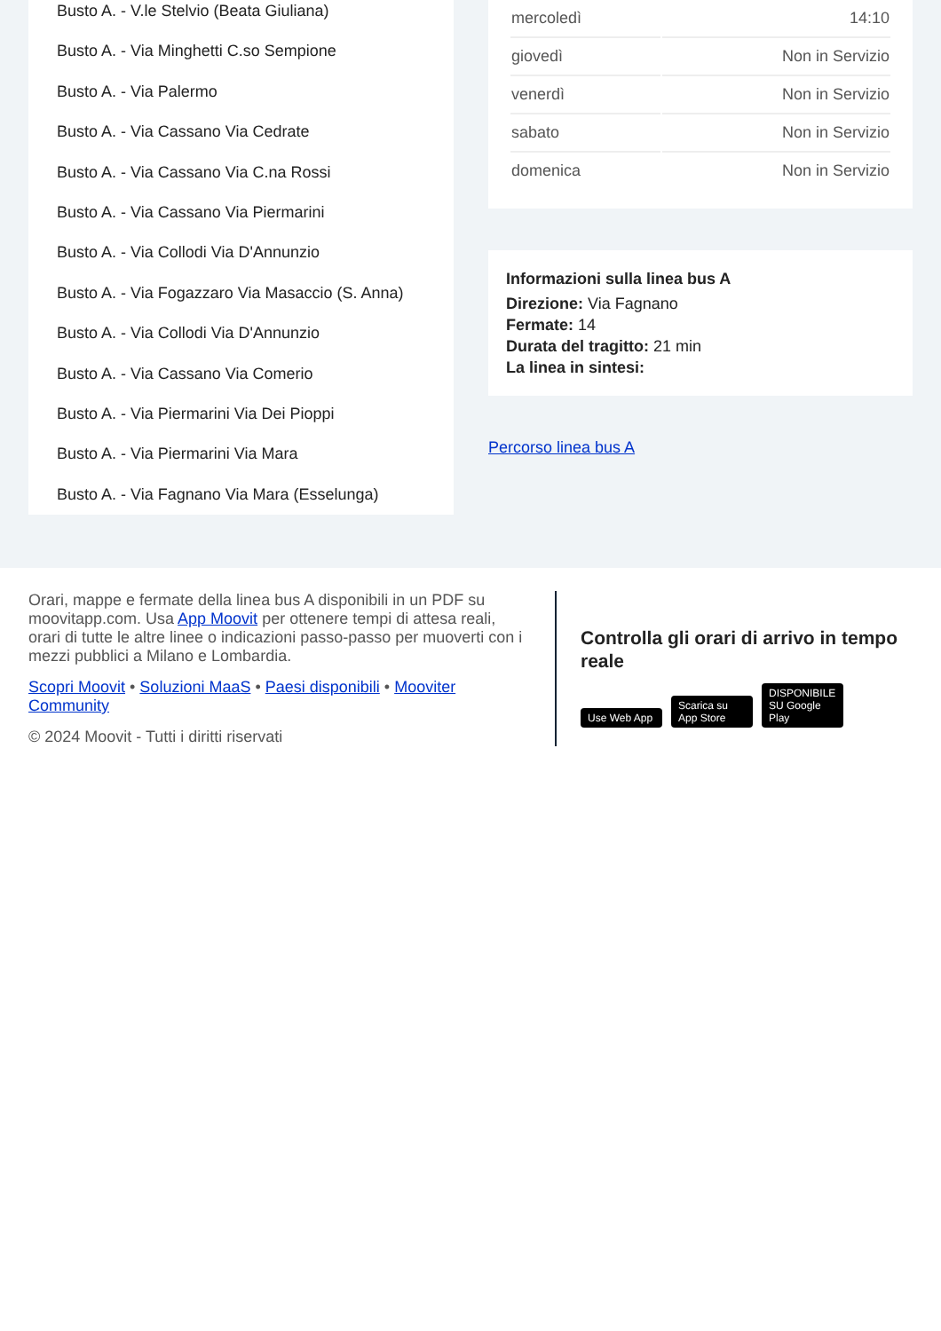Busto A. - V.le Stelvio (Beata Giuliana)
Busto A. - Via Minghetti C.so Sempione
Busto A. - Via Palermo
Busto A. - Via Cassano Via Cedrate
Busto A. - Via Cassano Via C.na Rossi
Busto A. - Via Cassano Via Piermarini
Busto A. - Via Collodi Via D'Annunzio
Busto A. - Via Fogazzaro Via Masaccio (S. Anna)
Busto A. - Via Collodi Via D'Annunzio
Busto A. - Via Cassano Via Comerio
Busto A. - Via Piermarini Via Dei Pioppi
Busto A. - Via Piermarini Via Mara
Busto A. - Via Fagnano Via Mara (Esselunga)
| mercoledì | 14:10 |
| giovedì | Non in Servizio |
| venerdì | Non in Servizio |
| sabato | Non in Servizio |
| domenica | Non in Servizio |
Informazioni sulla linea bus A
Direzione: Via Fagnano
Fermate: 14
Durata del tragitto: 21 min
La linea in sintesi:
Percorso linea bus A
Orari, mappe e fermate della linea bus A disponibili in un PDF su moovitapp.com. Usa App Moovit per ottenere tempi di attesa reali, orari di tutte le altre linee o indicazioni passo-passo per muoverti con i mezzi pubblici a Milano e Lombardia.
Scopri Moovit • Soluzioni MaaS • Paesi disponibili • Mooviter Community
© 2024 Moovit - Tutti i diritti riservati
Controlla gli orari di arrivo in tempo reale
Use Web App Scarica su App Store DISPONIBILE SU Google Play